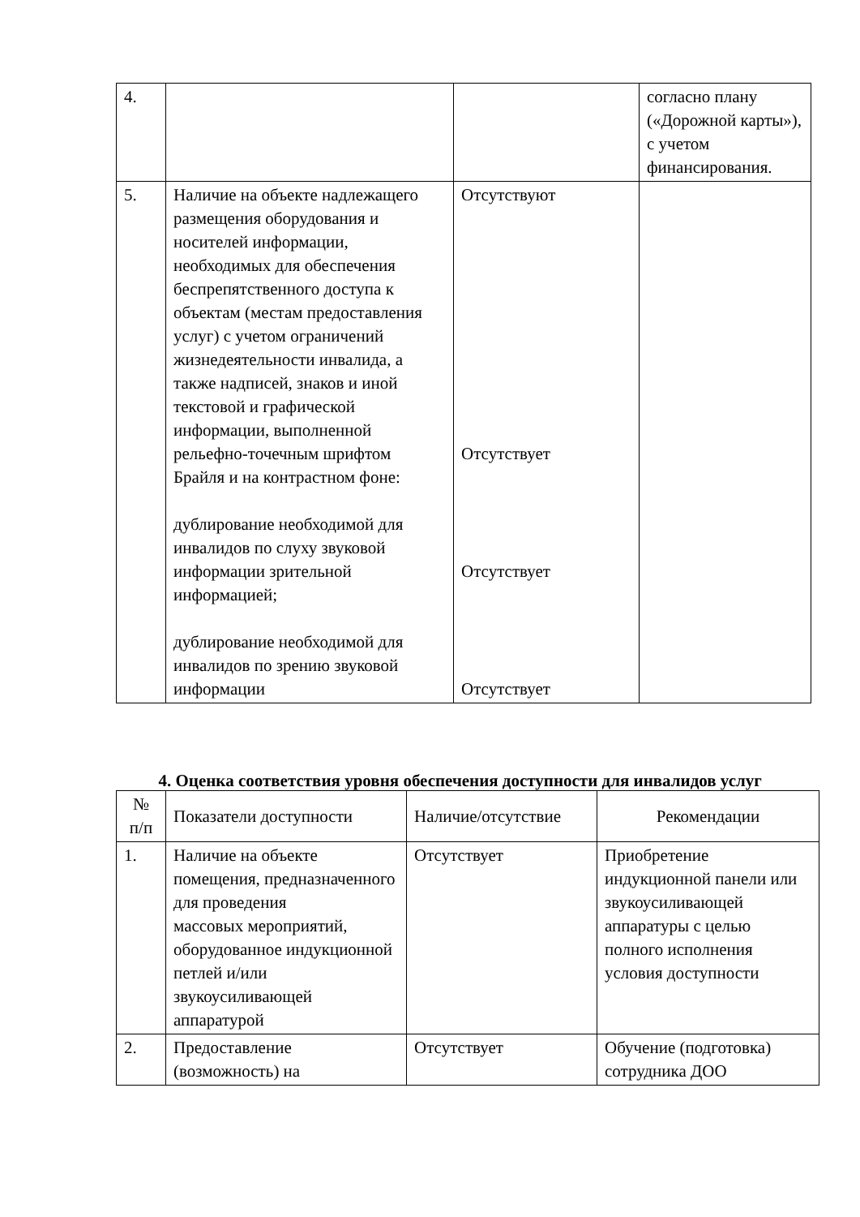| 4. | | | согласно плану («Дорожной карты»), с учетом финансирования. |
| 5. | Наличие на объекте надлежащего размещения оборудования и носителей информации, необходимых для обеспечения беспрепятственного доступа к объектам (местам предоставления услуг) с учетом ограничений жизнедеятельности инвалида, а также надписей, знаков и иной текстовой и графической информации, выполненной рельефно-точечным шрифтом Брайля и на контрастном фоне: дублирование необходимой для инвалидов по слуху звуковой информации зрительной информацией; дублирование необходимой для инвалидов по зрению звуковой информации | Отсутствуют Отсутствует Отсутствует Отсутствует | |
4. Оценка соответствия уровня обеспечения доступности для инвалидов услуг
| № п/п | Показатели доступности | Наличие/отсутствие | Рекомендации |
| --- | --- | --- | --- |
| 1. | Наличие на объекте помещения, предназначенного для проведения массовых мероприятий, оборудованное индукционной петлей и/или звукоусиливающей аппаратурой | Отсутствует | Приобретение индукционной панели или звукоусиливающей аппаратуры с целью полного исполнения условия доступности |
| 2. | Предоставление (возможность) на | Отсутствует | Обучение (подготовка) сотрудника ДОО |